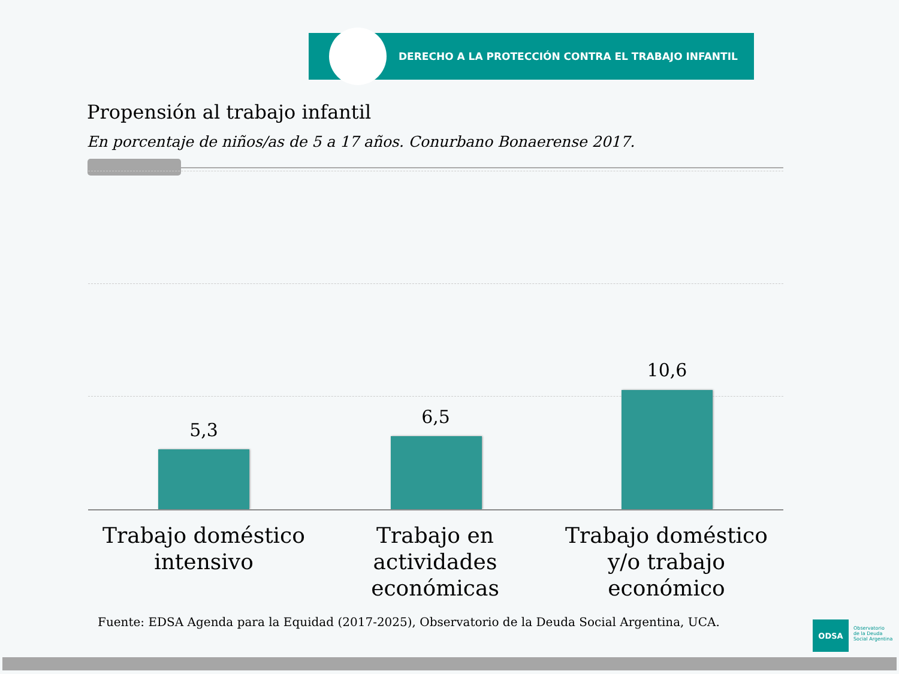DERECHO A LA PROTECCIÓN CONTRA EL TRABAJO INFANTIL
Propensión al trabajo infantil
En porcentaje de niños/as de 5 a 17 años. Conurbano Bonaerense 2017.
5,3
6,5
10,6
Trabajo doméstico intensivo
Trabajo en actividades económicas
Trabajo doméstico y/o trabajo económico
Fuente: EDSA Agenda para la Equidad (2017-2025), Observatorio de la Deuda Social Argentina, UCA.
ODSA
Observatorio
de la Deuda
Social Argentina